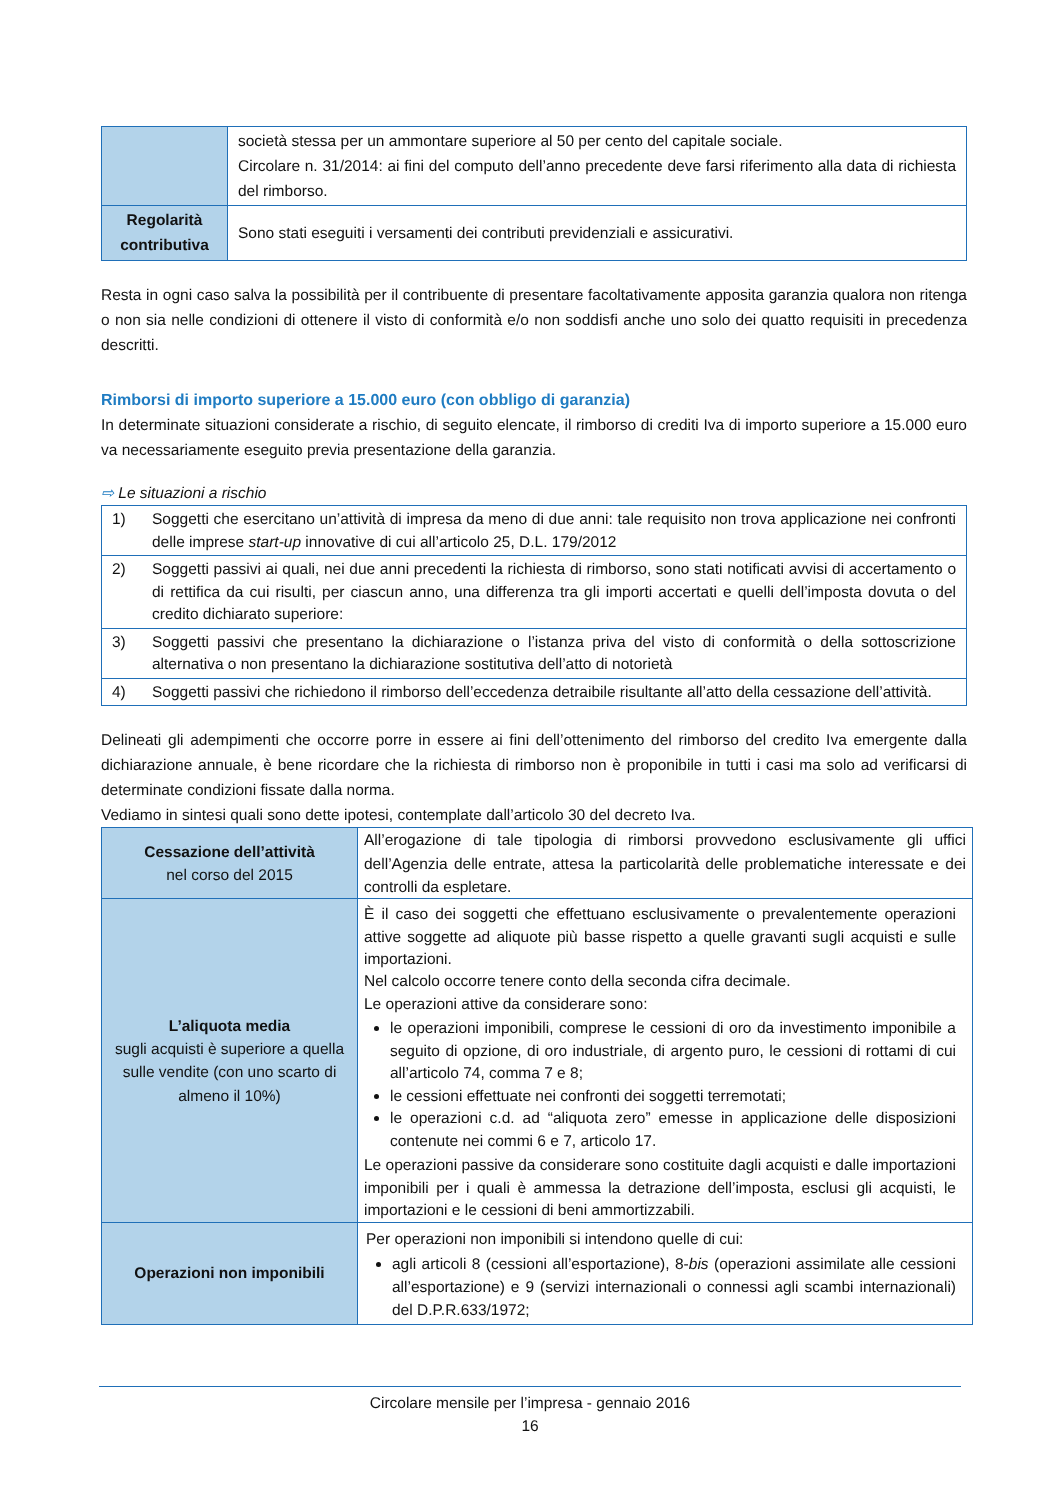| | società stessa per un ammontare superiore al 50 per cento del capitale sociale. Circolare n. 31/2014: ai fini del computo dell’anno precedente deve farsi riferimento alla data di richiesta del rimborso. |
| Regolarità contributiva | Sono stati eseguiti i versamenti dei contributi previdenziali e assicurativi. |
Resta in ogni caso salva la possibilità per il contribuente di presentare facoltativamente apposita garanzia qualora non ritenga o non sia nelle condizioni di ottenere il visto di conformità e/o non soddisfi anche uno solo dei quatto requisiti in precedenza descritti.
Rimborsi di importo superiore a 15.000 euro (con obbligo di garanzia)
In determinate situazioni considerate a rischio, di seguito elencate, il rimborso di crediti Iva di importo superiore a 15.000 euro va necessariamente eseguito previa presentazione della garanzia.
⇨ Le situazioni a rischio
| 1) | Soggetti che esercitano un’attività di impresa da meno di due anni: tale requisito non trova applicazione nei confronti delle imprese start-up innovative di cui all’articolo 25, D.L. 179/2012 |
| 2) | Soggetti passivi ai quali, nei due anni precedenti la richiesta di rimborso, sono stati notificati avvisi di accertamento o di rettifica da cui risulti, per ciascun anno, una differenza tra gli importi accertati e quelli dell’imposta dovuta o del credito dichiarato superiore: |
| 3) | Soggetti passivi che presentano la dichiarazione o l’istanza priva del visto di conformità o della sottoscrizione alternativa o non presentano la dichiarazione sostitutiva dell’atto di notorietà |
| 4) | Soggetti passivi che richiedono il rimborso dell’eccedenza detraibile risultante all’atto della cessazione dell’attività. |
Delineati gli adempimenti che occorre porre in essere ai fini dell’ottenimento del rimborso del credito Iva emergente dalla dichiarazione annuale, è bene ricordare che la richiesta di rimborso non è proponibile in tutti i casi ma solo ad verificarsi di determinate condizioni fissate dalla norma.
Vediamo in sintesi quali sono dette ipotesi, contemplate dall’articolo 30 del decreto Iva.
| Cessazione dell’attività nel corso del 2015 | All’erogazione di tale tipologia di rimborsi provvedono esclusivamente gli uffici dell’Agenzia delle entrate, attesa la particolarità delle problematiche interessate e dei controlli da espletare. |
| L’aliquota media sugli acquisti è superiore a quella sulle vendite (con uno scarto di almeno il 10%) | È il caso dei soggetti che effettuano esclusivamente o prevalentemente operazioni attive soggette ad aliquote più basse rispetto a quelle gravanti sugli acquisti e sulle importazioni. Nel calcolo occorre tenere conto della seconda cifra decimale. Le operazioni attive da considerare sono: le operazioni imponibili, comprese le cessioni di oro da investimento imponibile a seguito di opzione, di oro industriale, di argento puro, le cessioni di rottami di cui all’articolo 74, comma 7 e 8; le cessioni effettuate nei confronti dei soggetti terremotati; le operazioni c.d. ad “aliquota zero” emesse in applicazione delle disposizioni contenute nei commi 6 e 7, articolo 17. Le operazioni passive da considerare sono costituite dagli acquisti e dalle importazioni imponibili per i quali è ammessa la detrazione dell’imposta, esclusi gli acquisti, le importazioni e le cessioni di beni ammortizzabili. |
| Operazioni non imponibili | Per operazioni non imponibili si intendono quelle di cui: agli articoli 8 (cessioni all’esportazione), 8- bis (operazioni assimilate alle cessioni all’esportazione) e 9 (servizi internazionali o connessi agli scambi internazionali) del D.P.R.633/1972; |
Circolare mensile per l’impresa - gennaio 2016
16